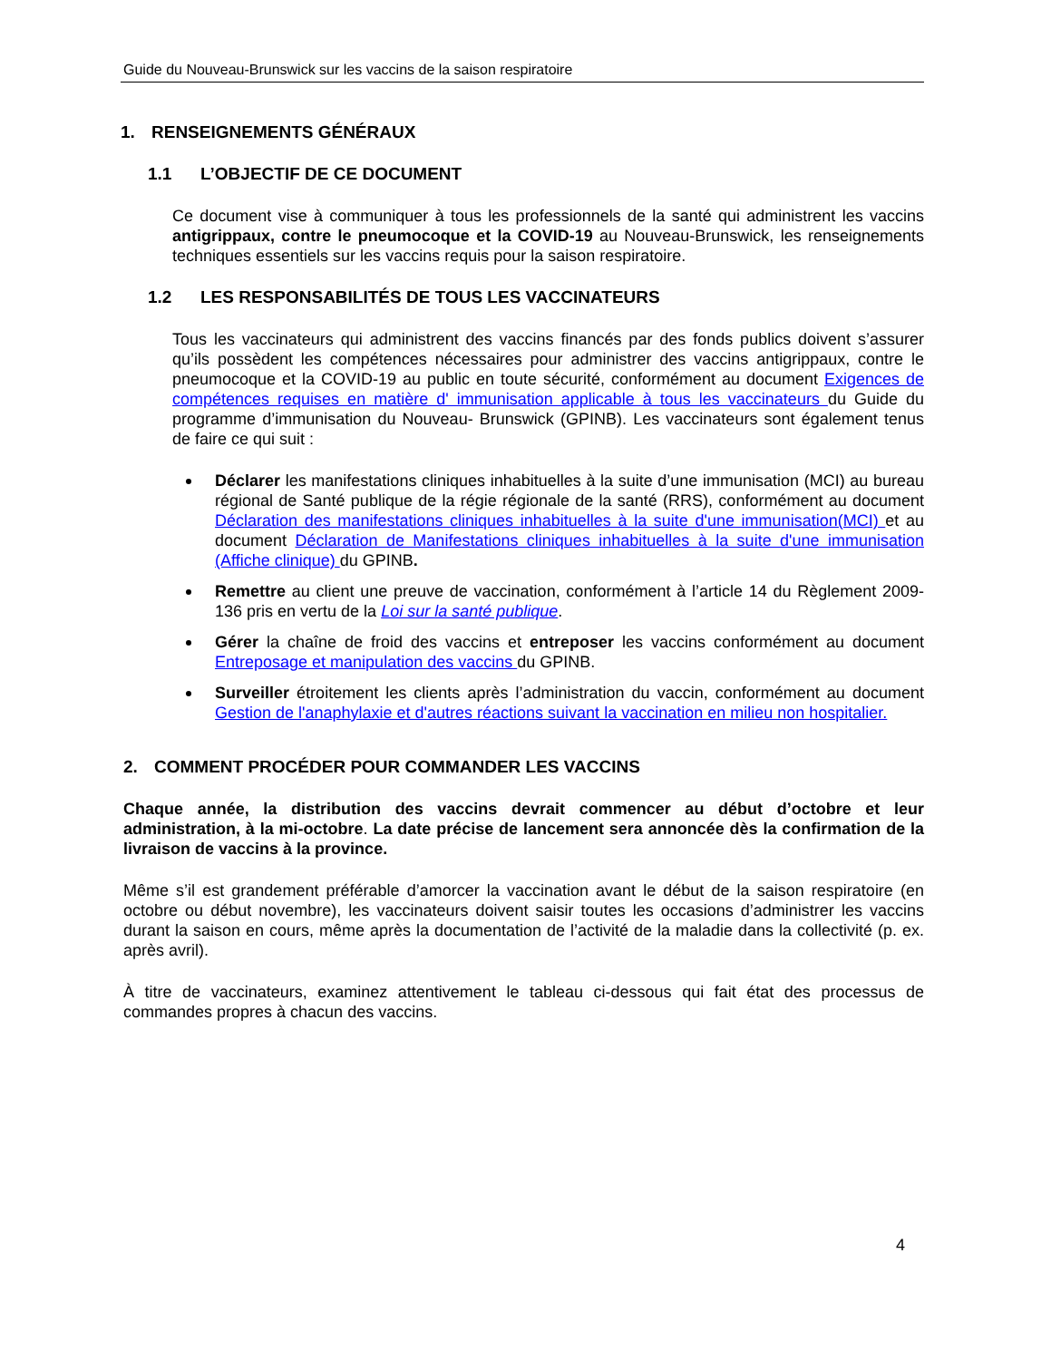Guide du Nouveau-Brunswick sur les vaccins de la saison respiratoire
1. RENSEIGNEMENTS GÉNÉRAUX
1.1 L’OBJECTIF DE CE DOCUMENT
Ce document vise à communiquer à tous les professionnels de la santé qui administrent les vaccins antigrippaux, contre le pneumocoque et la COVID-19 au Nouveau-Brunswick, les renseignements techniques essentiels sur les vaccins requis pour la saison respiratoire.
1.2 LES RESPONSABILITÉS DE TOUS LES VACCINATEURS
Tous les vaccinateurs qui administrent des vaccins financés par des fonds publics doivent s’assurer qu’ils possèdent les compétences nécessaires pour administrer des vaccins antigrippaux, contre le pneumocoque et la COVID-19 au public en toute sécurité, conformément au document Exigences de compétences requises en matière d' immunisation applicable à tous les vaccinateurs du Guide du programme d’immunisation du Nouveau- Brunswick (GPINB). Les vaccinateurs sont également tenus de faire ce qui suit :
Déclarer les manifestations cliniques inhabituelles à la suite d’une immunisation (MCI) au bureau régional de Santé publique de la régie régionale de la santé (RRS), conformément au document Déclaration des manifestations cliniques inhabituelles à la suite d'une immunisation(MCI) et au document Déclaration de Manifestations cliniques inhabituelles à la suite d'une immunisation (Affiche clinique) du GPINB.
Remettre au client une preuve de vaccination, conformément à l’article 14 du Règlement 2009-136 pris en vertu de la Loi sur la santé publique.
Gérer la chaîne de froid des vaccins et entreposer les vaccins conformément au document Entreposage et manipulation des vaccins du GPINB.
Surveiller étroitement les clients après l’administration du vaccin, conformément au document Gestion de l'anaphylaxie et d'autres réactions suivant la vaccination en milieu non hospitalier.
2. COMMENT PROCÉDER POUR COMMANDER LES VACCINS
Chaque année, la distribution des vaccins devrait commencer au début d’octobre et leur administration, à la mi-octobre. La date précise de lancement sera annoncée dès la confirmation de la livraison de vaccins à la province.
Même s’il est grandement préférable d’amorcer la vaccination avant le début de la saison respiratoire (en octobre ou début novembre), les vaccinateurs doivent saisir toutes les occasions d’administrer les vaccins durant la saison en cours, même après la documentation de l’activité de la maladie dans la collectivité (p. ex. après avril).
À titre de vaccinateurs, examinez attentivement le tableau ci-dessous qui fait état des processus de commandes propres à chacun des vaccins.
4